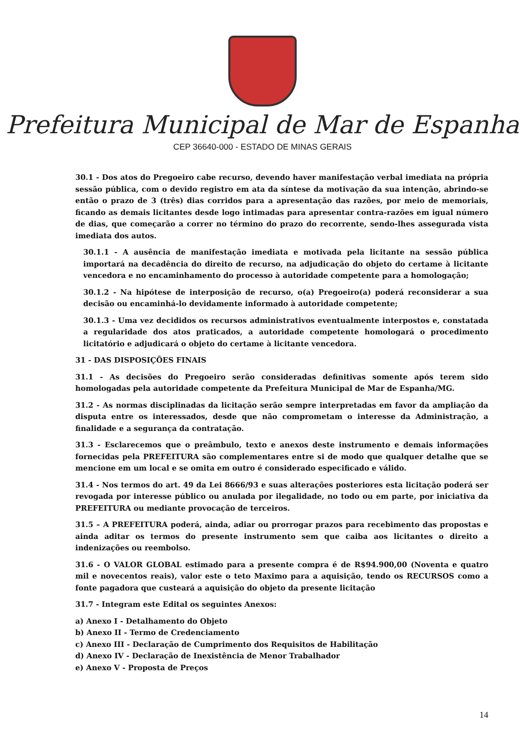Prefeitura Municipal de Mar de Espanha
CEP 36640-000 - ESTADO DE MINAS GERAIS
30.1 - Dos atos do Pregoeiro cabe recurso, devendo haver manifestação verbal imediata na própria sessão pública, com o devido registro em ata da síntese da motivação da sua intenção, abrindo-se então o prazo de 3 (três) dias corridos para a apresentação das razões, por meio de memoriais, ficando as demais licitantes desde logo intimadas para apresentar contra-razões em igual número de dias, que começarão a correr no término do prazo do recorrente, sendo-lhes assegurada vista imediata dos autos.
30.1.1 - A ausência de manifestação imediata e motivada pela licitante na sessão pública importará na decadência do direito de recurso, na adjudicação do objeto do certame à licitante vencedora e no encaminhamento do processo à autoridade competente para a homologação;
30.1.2 - Na hipótese de interposição de recurso, o(a) Pregoeiro(a) poderá reconsiderar a sua decisão ou encaminhá-lo devidamente informado à autoridade competente;
30.1.3 - Uma vez decididos os recursos administrativos eventualmente interpostos e, constatada a regularidade dos atos praticados, a autoridade competente homologará o procedimento licitatório e adjudicará o objeto do certame à licitante vencedora.
31 - DAS DISPOSIÇÕES FINAIS
31.1 - As decisões do Pregoeiro serão consideradas definitivas somente após terem sido homologadas pela autoridade competente da Prefeitura Municipal de Mar de Espanha/MG.
31.2 - As normas disciplinadas da licitação serão sempre interpretadas em favor da ampliação da disputa entre os interessados, desde que não comprometam o interesse da Administração, a finalidade e a segurança da contratação.
31.3 - Esclarecemos que o preâmbulo, texto e anexos deste instrumento e demais informações fornecidas pela PREFEITURA são complementares entre si de modo que qualquer detalhe que se mencione em um local e se omita em outro é considerado especificado e válido.
31.4 - Nos termos do art. 49 da Lei 8666/93 e suas alterações posteriores esta licitação poderá ser revogada por interesse público ou anulada por ilegalidade, no todo ou em parte, por iniciativa da PREFEITURA ou mediante provocação de terceiros.
31.5 – A PREFEITURA poderá, ainda, adiar ou prorrogar prazos para recebimento das propostas e ainda aditar os termos do presente instrumento sem que caiba aos licitantes o direito a indenizações ou reembolso.
31.6 - O VALOR GLOBAL estimado para a presente compra é de R$94.900,00 (Noventa e quatro mil e novecentos reais), valor este o teto Maximo para a aquisição, tendo os RECURSOS como a fonte pagadora que custeará a aquisição do objeto da presente licitação
31.7 - Integram este Edital os seguintes Anexos:
a) Anexo I - Detalhamento do Objeto
b) Anexo II - Termo de Credenciamento
c) Anexo III - Declaração de Cumprimento dos Requisitos de Habilitação
d) Anexo IV - Declaração de Inexistência de Menor Trabalhador
e) Anexo V - Proposta de Preços
14